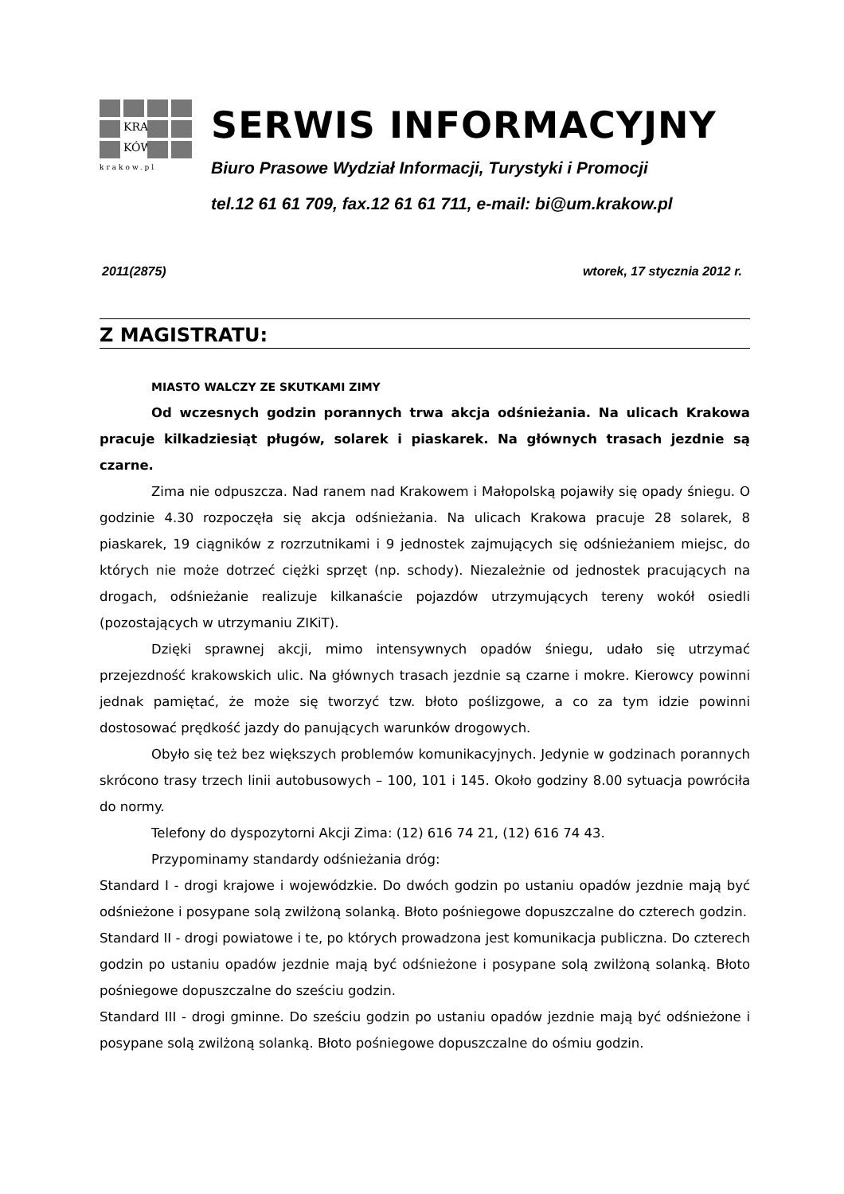KRA
KÓW
krakow.pl
SERWIS INFORMACYJNY
Biuro Prasowe Wydział Informacji, Turystyki i Promocji
tel.12 61 61 709, fax.12 61 61 711, e-mail: bi@um.krakow.pl
2011(2875) wtorek, 17 stycznia 2012 r.
Z MAGISTRATU:
MIASTO WALCZY ZE SKUTKAMI ZIMY
Od wczesnych godzin porannych trwa akcja odśnieżania. Na ulicach Krakowa pracuje kilkadziesiąt pługów, solarek i piaskarek. Na głównych trasach jezdnie są czarne.
Zima nie odpuszcza. Nad ranem nad Krakowem i Małopolską pojawiły się opady śniegu. O godzinie 4.30 rozpoczęła się akcja odśnieżania. Na ulicach Krakowa pracuje 28 solarek, 8 piaskarek, 19 ciągników z rozrzutnikami i 9 jednostek zajmujących się odśnieżaniem miejsc, do których nie może dotrzeć ciężki sprzęt (np. schody). Niezależnie od jednostek pracujących na drogach, odśnieżanie realizuje kilkanaście pojazdów utrzymujących tereny wokół osiedli (pozostających w utrzymaniu ZIKiT).
Dzięki sprawnej akcji, mimo intensywnych opadów śniegu, udało się utrzymać przejezdność krakowskich ulic. Na głównych trasach jezdnie są czarne i mokre. Kierowcy powinni jednak pamiętać, że może się tworzyć tzw. błoto poślizgowe, a co za tym idzie powinni dostosować prędkość jazdy do panujących warunków drogowych.
Obyło się też bez większych problemów komunikacyjnych. Jedynie w godzinach porannych skrócono trasy trzech linii autobusowych – 100, 101 i 145. Około godziny 8.00 sytuacja powróciła do normy.
Telefony do dyspozytorni Akcji Zima: (12) 616 74 21, (12) 616 74 43.
Przypominamy standardy odśnieżania dróg:
Standard I - drogi krajowe i wojewódzkie. Do dwóch godzin po ustaniu opadów jezdnie mają być odśnieżone i posypane solą zwilżoną solanką. Błoto pośniegowe dopuszczalne do czterech godzin.
Standard II - drogi powiatowe i te, po których prowadzona jest komunikacja publiczna. Do czterech godzin po ustaniu opadów jezdnie mają być odśnieżone i posypane solą zwilżoną solanką. Błoto pośniegowe dopuszczalne do sześciu godzin.
Standard III - drogi gminne. Do sześciu godzin po ustaniu opadów jezdnie mają być odśnieżone i posypane solą zwilżoną solanką. Błoto pośniegowe dopuszczalne do ośmiu godzin.